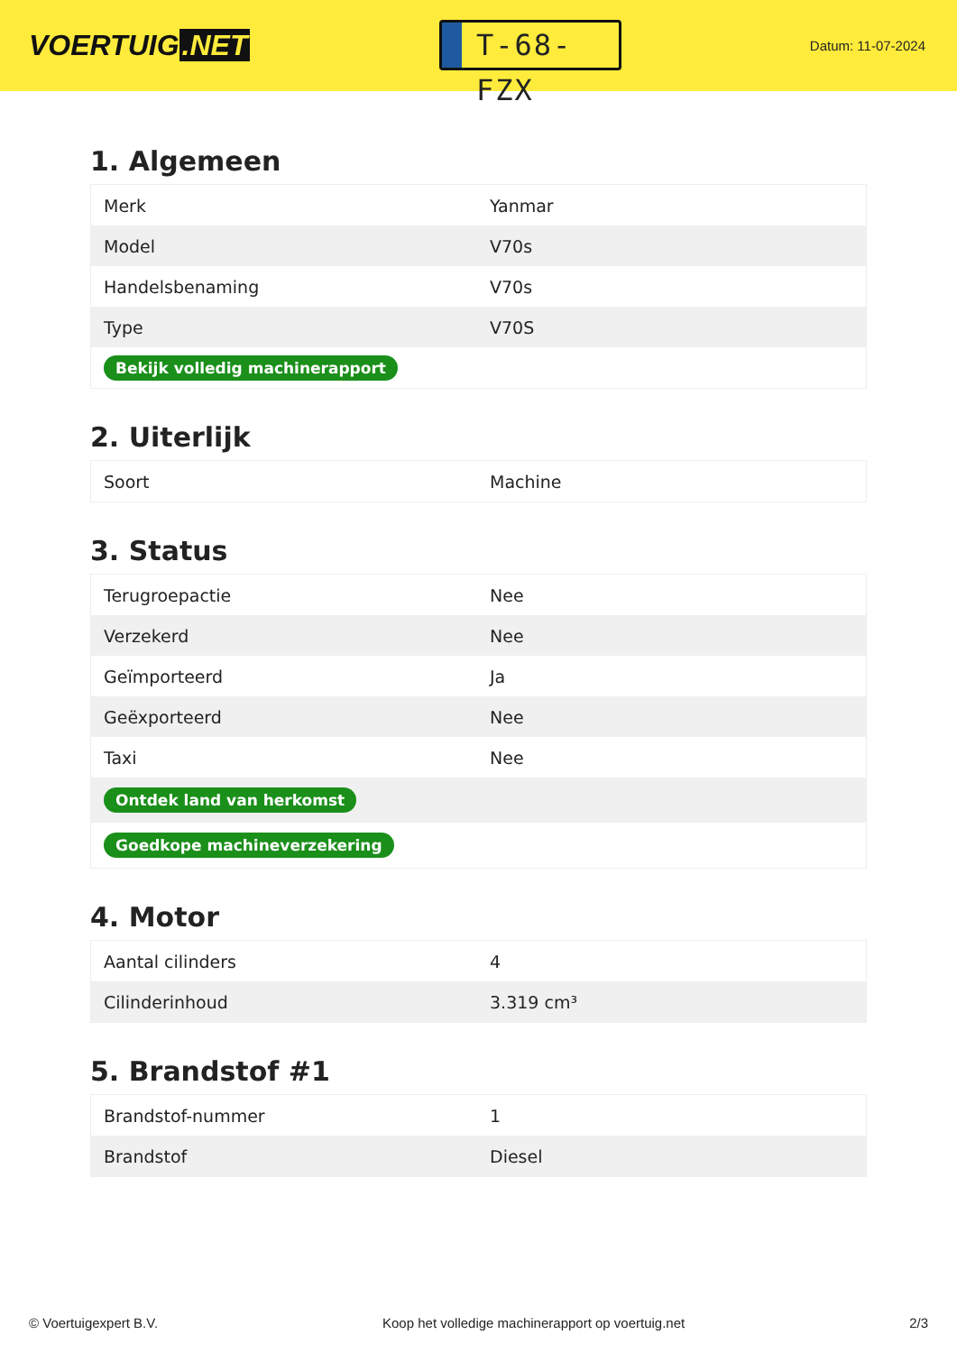VOERTUIG.NET
T-68-FZX
Datum: 11-07-2024
1. Algemeen
| Merk | Yanmar |
| Model | V70s |
| Handelsbenaming | V70s |
| Type | V70S |
| Bekijk volledig machinerapport | |
2. Uiterlijk
| Soort | Machine |
3. Status
| Terugroepactie | Nee |
| Verzekerd | Nee |
| Geïmporteerd | Ja |
| Geëxporteerd | Nee |
| Taxi | Nee |
| Ontdek land van herkomst | |
| Goedkope machineverzekering | |
4. Motor
| Aantal cilinders | 4 |
| Cilinderinhoud | 3.319 cm³ |
5. Brandstof #1
| Brandstof-nummer | 1 |
| Brandstof | Diesel |
© Voertuigexpert B.V. Koop het volledige machinerapport op voertuig.net 2/3